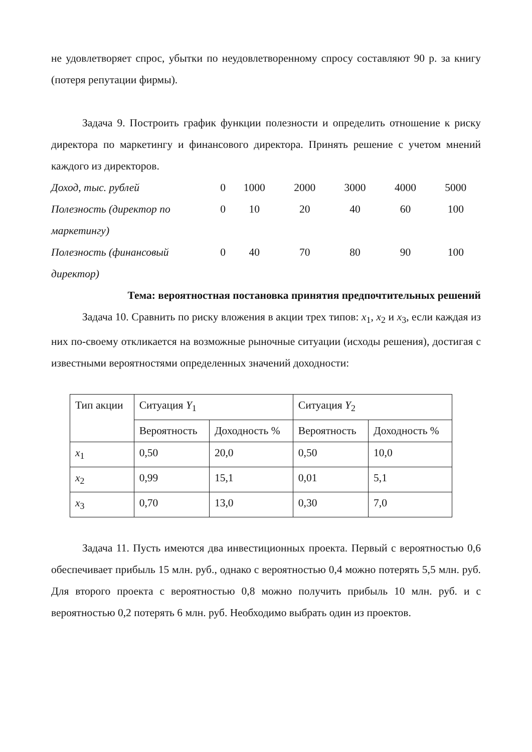не удовлетворяет спрос, убытки по неудовлетворенному спросу составляют 90 р. за книгу (потеря репутации фирмы).
Задача 9. Построить график функции полезности и определить отношение к риску директора по маркетингу и финансового директора. Принять решение с учетом мнений каждого из директоров.
| Доход, тыс. рублей | 0 | 1000 | 2000 | 3000 | 4000 | 5000 |
| Полезность (директор по маркетингу) | 0 | 10 | 20 | 40 | 60 | 100 |
| Полезность (финансовый директор) | 0 | 40 | 70 | 80 | 90 | 100 |
Тема: вероятностная постановка принятия предпочтительных решений
Задача 10. Сравнить по риску вложения в акции трех типов: x<sub>1</sub>, x<sub>2</sub> и x<sub>3</sub>, если каждая из них по-своему откликается на возможные рыночные ситуации (исходы решения), достигая с известными вероятностями определенных значений доходности:
| Тип акции | Ситуация Y<sub>1</sub> | | Ситуация Y<sub>2</sub> | |
| --- | --- | --- | --- | --- |
| | Вероятность | Доходность % | Вероятность | Доходность % |
| x<sub>1</sub> | 0,50 | 20,0 | 0,50 | 10,0 |
| x<sub>2</sub> | 0,99 | 15,1 | 0,01 | 5,1 |
| x<sub>3</sub> | 0,70 | 13,0 | 0,30 | 7,0 |
Задача 11. Пусть имеются два инвестиционных проекта. Первый с вероятностью 0,6 обеспечивает прибыль 15 млн. руб., однако с вероятностью 0,4 можно потерять 5,5 млн. руб. Для второго проекта с вероятностью 0,8 можно получить прибыль 10 млн. руб. и с вероятностью 0,2 потерять 6 млн. руб. Необходимо выбрать один из проектов.